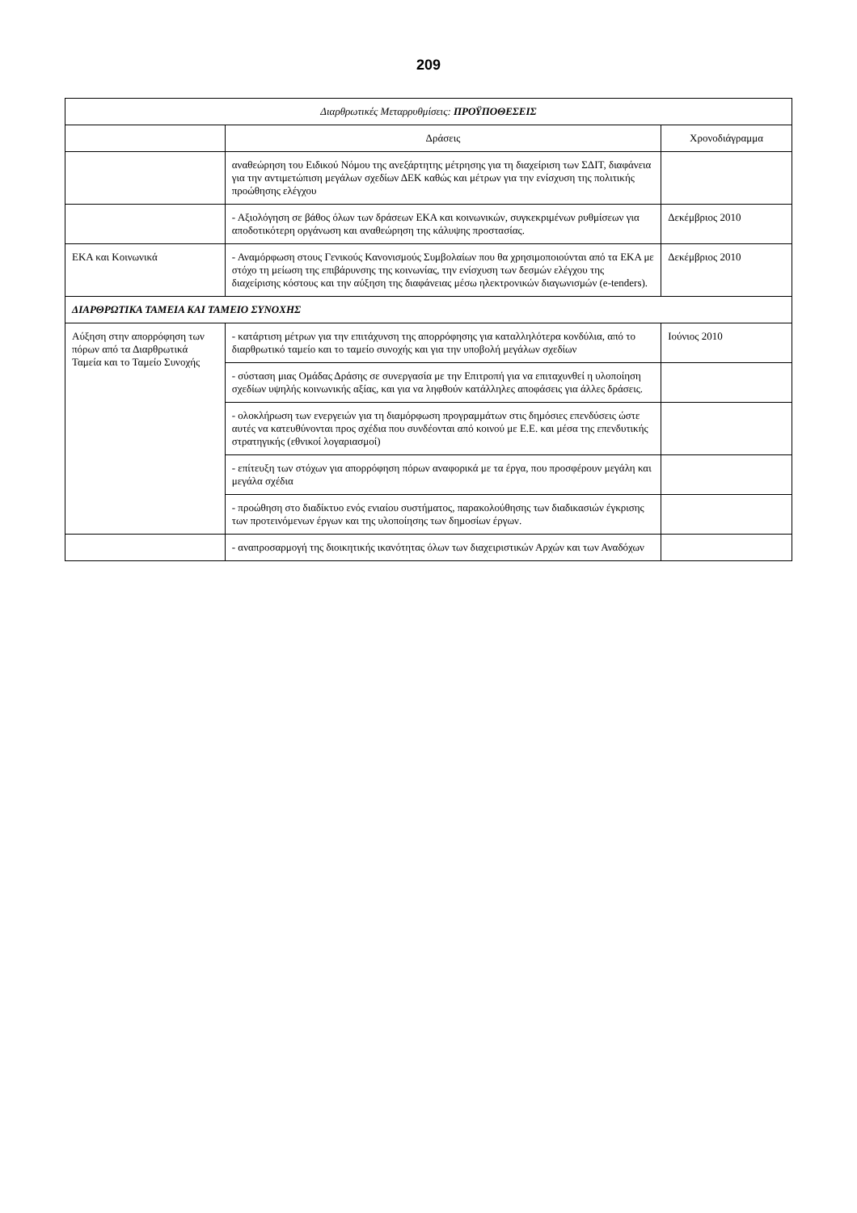209
| Διαρθρωτικές Μεταρρυθμίσεις: ΠΡΟΫΠΟΘΕΣΕΙΣ | | |
| --- | --- | --- |
| | Δράσεις | Χρονοδιάγραμμα |
| | αναθεώρηση του Ειδικού Νόμου της ανεξάρτητης μέτρησης για τη διαχείριση των ΣΔΙΤ, διαφάνεια για την αντιμετώπιση μεγάλων σχεδίων ΔΕΚ καθώς και μέτρων για την ενίσχυση της πολιτικής προώθησης ελέγχου | |
| | - Αξιολόγηση σε βάθος όλων των δράσεων ΕΚΑ και κοινωνικών, συγκεκριμένων ρυθμίσεων για αποδοτικότερη οργάνωση και αναθεώρηση της κάλυψης προστασίας. | Δεκέμβριος 2010 |
| ΕΚΑ και Κοινωνικά | - Αναμόρφωση στους Γενικούς Κανονισμούς Συμβολαίων που θα χρησιμοποιούνται από τα ΕΚΑ με στόχο τη μείωση της επιβάρυνσης της κοινωνίας, την ενίσχυση των δεσμών ελέγχου της διαχείρισης κόστους και την αύξηση της διαφάνειας μέσω ηλεκτρονικών διαγωνισμών (e-tenders). | Δεκέμβριος 2010 |
| ΔΙΑΡΘΡΩΤΙΚΑ ΤΑΜΕΙΑ ΚΑΙ ΤΑΜΕΙΟ ΣΥΝΟΧΗΣ | | |
| Αύξηση στην απορρόφηση των πόρων από τα Διαρθρωτικά Ταμεία και το Ταμείο Συνοχής | - κατάρτιση μέτρων για την επιτάχυνση της απορρόφησης για καταλληλότερα κονδύλια, από το διαρθρωτικό ταμείο και το ταμείο συνοχής και για την υποβολή μεγάλων σχεδίων | Ιούνιος 2010 |
| | - σύσταση μιας Ομάδας Δράσης σε συνεργασία με την Επιτροπή για να επιταχυνθεί η υλοποίηση σχεδίων υψηλής κοινωνικής αξίας, και για να ληφθούν κατάλληλες αποφάσεις για άλλες δράσεις. | |
| | - ολοκλήρωση των ενεργειών για τη διαμόρφωση προγραμμάτων στις δημόσιες επενδύσεις ώστε αυτές να κατευθύνονται προς σχέδια που συνδέονται από κοινού με Ε.Ε. και μέσα της επενδυτικής στρατηγικής (εθνικοί λογαριασμοί) | |
| | - επίτευξη των στόχων για απορρόφηση πόρων αναφορικά με τα έργα, που προσφέρουν μεγάλη και μεγάλα σχέδια | |
| | - προώθηση στο διαδίκτυο ενός ενιαίου συστήματος, παρακολούθησης των διαδικασιών έγκρισης των προτεινόμενων έργων και της υλοποίησης των δημοσίων έργων. | |
| | - αναπροσαρμογή της διοικητικής ικανότητας όλων των διαχειριστικών Αρχών και των Αναδόχων | |